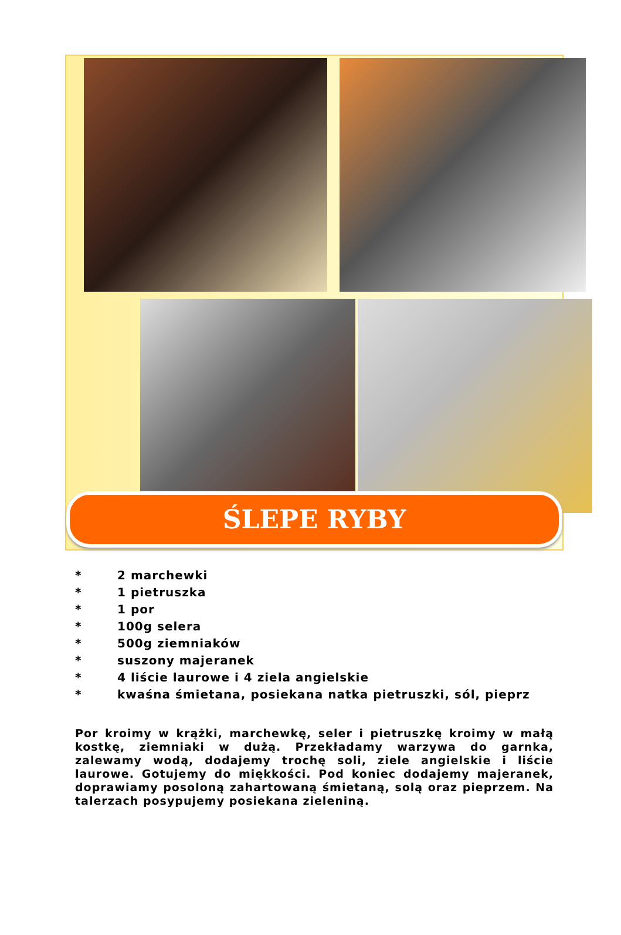ŚLEPE RYBY
* 2 marchewki
* 1 pietruszka
* 1 por
* 100g selera
* 500g ziemniaków
* suszony majeranek
* 4 liście laurowe i 4 ziela angielskie
* kwaśna śmietana, posiekana natka pietruszki, sól, pieprz
Por kroimy w krążki, marchewkę, seler i pietruszkę kroimy w małą kostkę, ziemniaki w dużą. Przekładamy warzywa do garnka, zalewamy wodą, dodajemy trochę soli, ziele angielskie i liście laurowe. Gotujemy do miękkości. Pod koniec dodajemy majeranek, doprawiamy posoloną zahartowaną śmietaną, solą oraz pieprzem. Na talerzach posypujemy posiekana zieleniną.